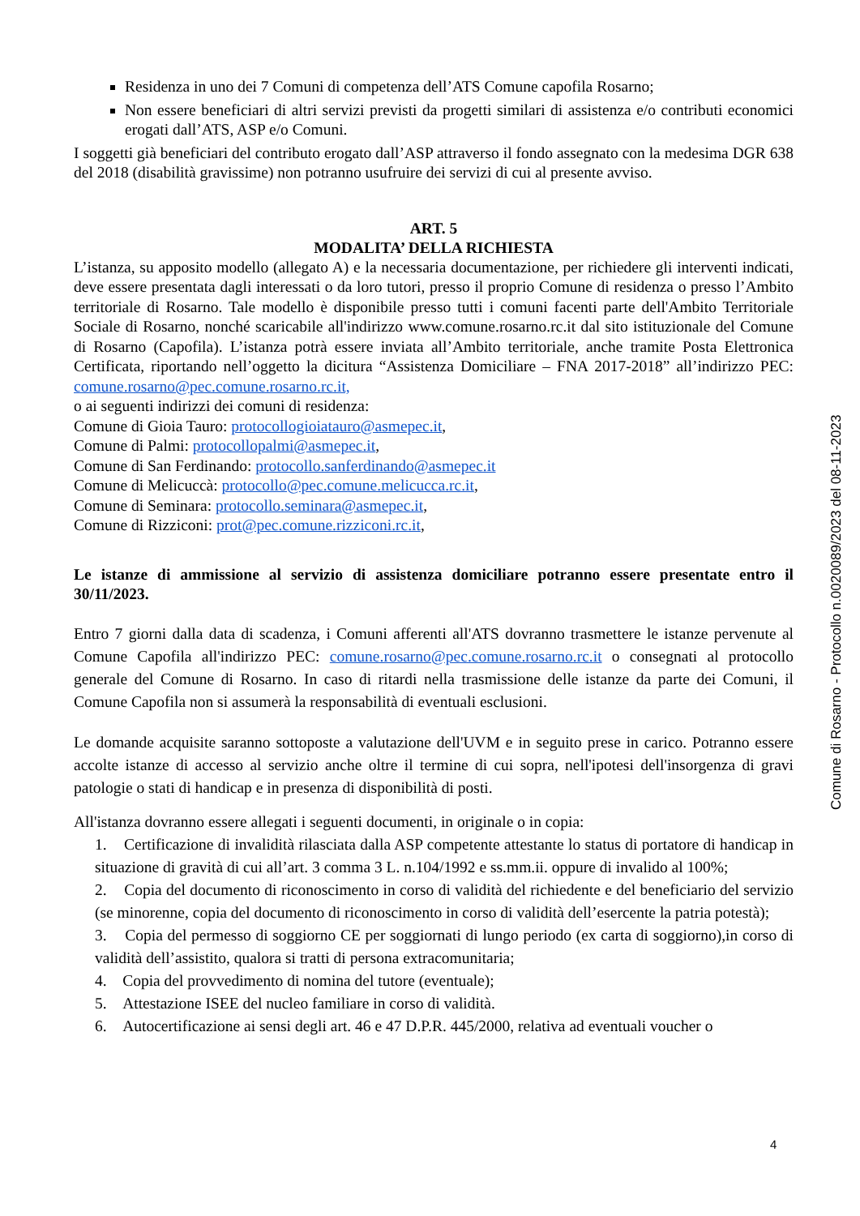Residenza in uno dei 7 Comuni di competenza dell’ATS Comune capofila Rosarno;
Non essere beneficiari di altri servizi previsti da progetti similari di assistenza e/o contributi economici erogati dall’ATS, ASP e/o Comuni.
I soggetti già beneficiari del contributo erogato dall’ASP attraverso il fondo assegnato con la medesima DGR 638 del 2018 (disabilità gravissime) non potranno usufruire dei servizi di cui al presente avviso.
ART. 5
MODALITA’ DELLA RICHIESTA
L’istanza, su apposito modello (allegato A) e la necessaria documentazione, per richiedere gli interventi indicati, deve essere presentata dagli interessati o da loro tutori, presso il proprio Comune di residenza o presso l’Ambito territoriale di Rosarno. Tale modello è disponibile presso tutti i comuni facenti parte dell'Ambito Territoriale Sociale di Rosarno, nonché scaricabile all'indirizzo www.comune.rosarno.rc.it dal sito istituzionale del Comune di Rosarno (Capofila). L’istanza potrà essere inviata all’Ambito territoriale, anche tramite Posta Elettronica Certificata, riportando nell’oggetto la dicitura “Assistenza Domiciliare – FNA 2017-2018” all’indirizzo PEC: comune.rosarno@pec.comune.rosarno.rc.it,
o ai seguenti indirizzi dei comuni di residenza:
Comune di Gioia Tauro: protocollogioiatauro@asmepec.it,
Comune di Palmi: protocollopalmi@asmepec.it,
Comune di San Ferdinando: protocollo.sanferdinando@asmepec.it
Comune di Melicuccà: protocollo@pec.comune.melicucca.rc.it,
Comune di Seminara: protocollo.seminara@asmepec.it,
Comune di Rizziconi: prot@pec.comune.rizziconi.rc.it,
Le istanze di ammissione al servizio di assistenza domiciliare potranno essere presentate entro il 30/11/2023.
Entro 7 giorni dalla data di scadenza, i Comuni afferenti all'ATS dovranno trasmettere le istanze pervenute al Comune Capofila all'indirizzo PEC: comune.rosarno@pec.comune.rosarno.rc.it o consegnati al protocollo generale del Comune di Rosarno. In caso di ritardi nella trasmissione delle istanze da parte dei Comuni, il Comune Capofila non si assumerà la responsabilità di eventuali esclusioni.
Le domande acquisite saranno sottoposte a valutazione dell'UVM e in seguito prese in carico. Potranno essere accolte istanze di accesso al servizio anche oltre il termine di cui sopra, nell'ipotesi dell'insorgenza di gravi patologie o stati di handicap e in presenza di disponibilità di posti.
All'istanza dovranno essere allegati i seguenti documenti, in originale o in copia:
1. Certificazione di invalidità rilasciata dalla ASP competente attestante lo status di portatore di handicap in situazione di gravità di cui all’art. 3 comma 3 L. n.104/1992 e ss.mm.ii. oppure di invalido al 100%;
2. Copia del documento di riconoscimento in corso di validità del richiedente e del beneficiario del servizio (se minorenne, copia del documento di riconoscimento in corso di validità dell’esercente la patria potestà);
3. Copia del permesso di soggiorno CE per soggiornati di lungo periodo (ex carta di soggiorno),in corso di validità dell’assistito, qualora si tratti di persona extracomunitaria;
4. Copia del provvedimento di nomina del tutore (eventuale);
5. Attestazione ISEE del nucleo familiare in corso di validità.
6. Autocertificazione ai sensi degli art. 46 e 47 D.P.R. 445/2000, relativa ad eventuali voucher o
Comune di Rosarno - Protocollo n.0020089/2023 del 08-11-2023
4